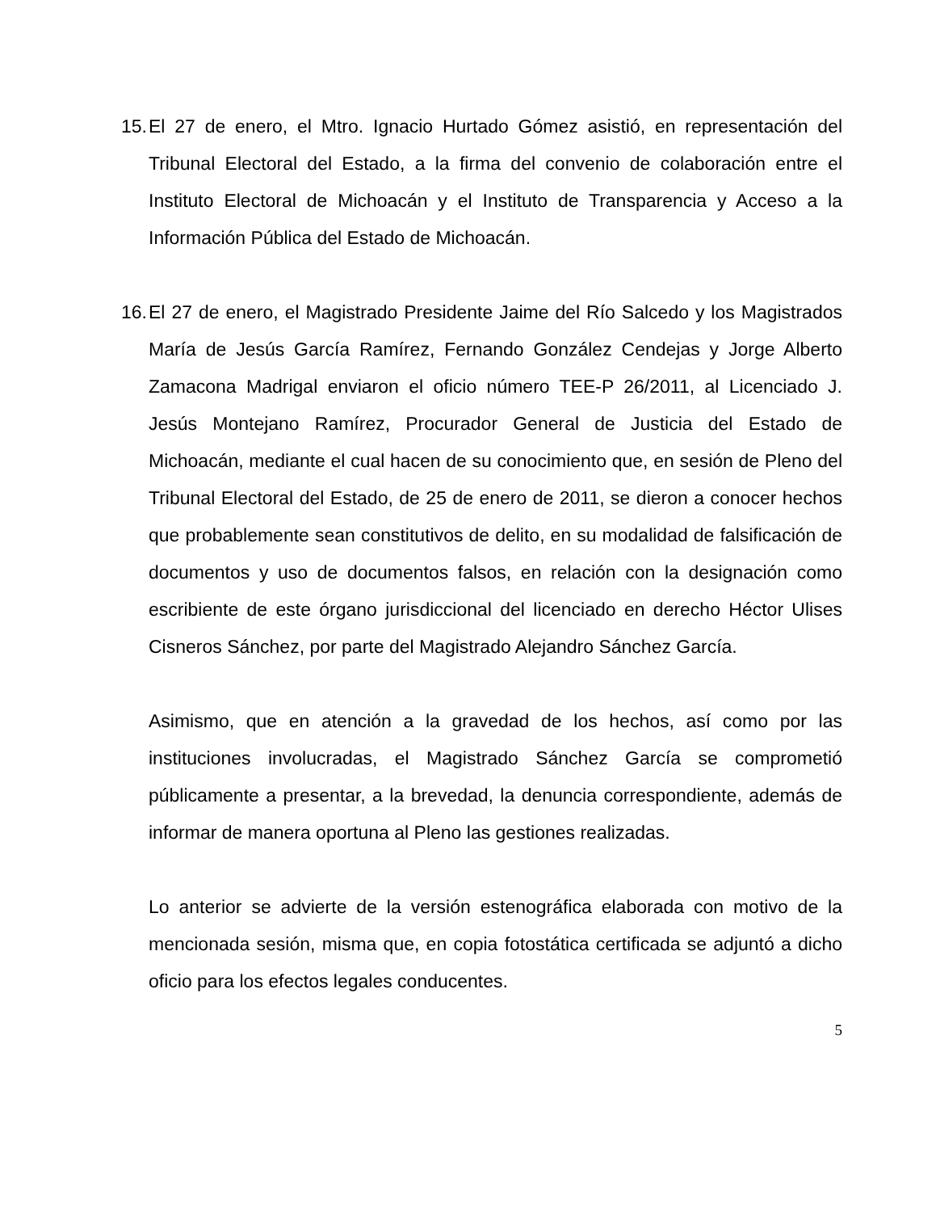15.
El 27 de enero, el Mtro. Ignacio Hurtado Gómez asistió, en representación del Tribunal Electoral del Estado, a la firma del convenio de colaboración entre el Instituto Electoral de Michoacán y el Instituto de Transparencia y Acceso a la Información Pública del Estado de Michoacán.
16.
El 27 de enero, el Magistrado Presidente Jaime del Río Salcedo y los Magistrados María de Jesús García Ramírez, Fernando González Cendejas y Jorge Alberto Zamacona Madrigal enviaron el oficio número TEE-P 26/2011, al Licenciado J. Jesús Montejano Ramírez, Procurador General de Justicia del Estado de Michoacán, mediante el cual hacen de su conocimiento que, en sesión de Pleno del Tribunal Electoral del Estado, de 25 de enero de 2011, se dieron a conocer hechos que probablemente sean constitutivos de delito, en su modalidad de falsificación de documentos y uso de documentos falsos, en relación con la designación como escribiente de este órgano jurisdiccional del licenciado en derecho Héctor Ulises Cisneros Sánchez, por parte del Magistrado Alejandro Sánchez García.
Asimismo, que en atención a la gravedad de los hechos, así como por las instituciones involucradas, el Magistrado Sánchez García se comprometió públicamente a presentar, a la brevedad, la denuncia correspondiente, además de informar de manera oportuna al Pleno las gestiones realizadas.
Lo anterior se advierte de la versión estenográfica elaborada con motivo de la mencionada sesión, misma que, en copia fotostática certificada se adjuntó a dicho oficio para los efectos legales conducentes.
5